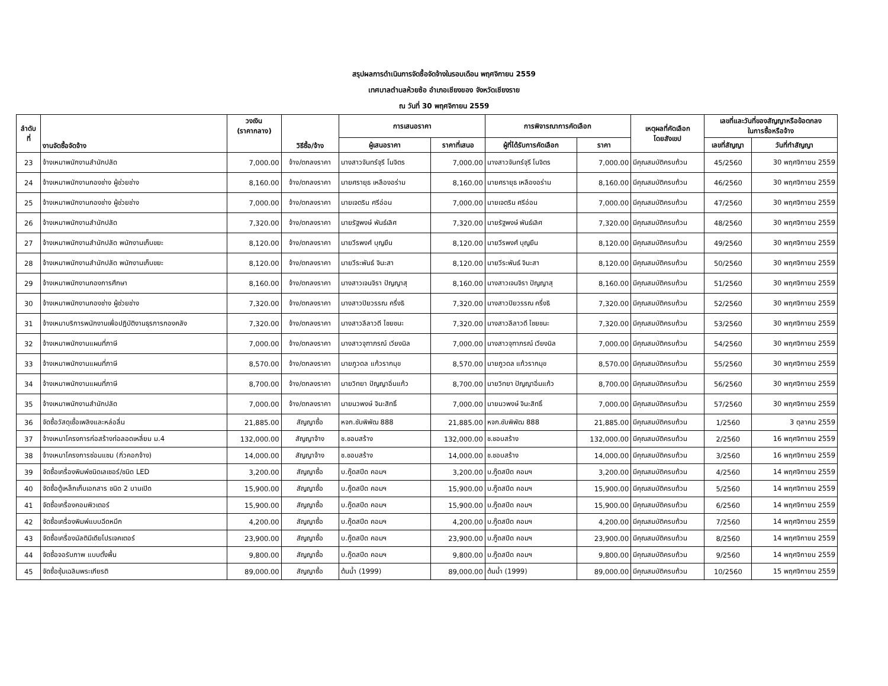สรุปผลการดำเนินการจัดซื้อจัดจ้างในรอบเดือน พฤศจิกายน 2559
เทศบาลตำบลห้วยซ้อ อำเภอเชียงของ จังหวัดเชียงราย
ณ วันที่ 30 พฤศจิกายน 2559
| ลำดับ ที่ | งานจัดซื้อจัดจ้าง | วงเงิน (ราคากลาง) | วิธีซื้อ/จ้าง | การเสนอราคา | | การพิจารณาการคัดเลือก | | เหตุผลที่คัดเลือก โดยสังเขป | เลขที่และวันที่ของสัญญาหรือข้อตกลง ในการซื้อหรือจ้าง | |
| --- | --- | --- | --- | --- | --- | --- | --- | --- | --- | --- |
| | | | | ผู้เสนอราคา | ราคาที่เสนอ | ผู้ที่ได้รับการคัดเลือก | ราคา | | เลขที่สัญญา | วันที่ทำสัญญา |
| 23 | จ้างเหมาพนักงานสำนักปลัด | 7,000.00 | จ้าง/ตกลงราคา | นางสาวจันทร์จุรี โนจิตร | 7,000.00 | นางสาวจันทร์จุรี โนจิตร | 7,000.00 | มีคุณสมบัติครบถ้วน | 45/2560 | 30 พฤศจิกายน 2559 |
| 24 | จ้างเหมาพนักงานกองช่าง ผู้ช่วยช่าง | 8,160.00 | จ้าง/ตกลงราคา | นายศรายุธ เหลืองอร่าม | 8,160.00 | นายศรายุธ เหลืองอร่าม | 8,160.00 | มีคุณสมบัติครบถ้วน | 46/2560 | 30 พฤศจิกายน 2559 |
| 25 | จ้างเหมาพนักงานกองช่าง ผู้ช่วยช่าง | 7,000.00 | จ้าง/ตกลงราคา | นายเจตริน ศรีอ่อน | 7,000.00 | นายเจตริน ศรีอ่อน | 7,000.00 | มีคุณสมบัติครบถ้วน | 47/2560 | 30 พฤศจิกายน 2559 |
| 26 | จ้างเหมาพนักงานสำนักปลัด | 7,320.00 | จ้าง/ตกลงราคา | นายรัฐพงษ์ พันธ์เลิศ | 7,320.00 | นายรัฐพงษ์ พันธ์เลิศ | 7,320.00 | มีคุณสมบัติครบถ้วน | 48/2560 | 30 พฤศจิกายน 2559 |
| 27 | จ้างเหมาพนักงานสำนักปลัด พนักงานเก็บขยะ | 8,120.00 | จ้าง/ตกลงราคา | นายวีรพงศ์ บุญยืน | 8,120.00 | นายวีรพงศ์ บุญยืน | 8,120.00 | มีคุณสมบัติครบถ้วน | 49/2560 | 30 พฤศจิกายน 2559 |
| 28 | จ้างเหมาพนักงานสำนักปลัด พนักงานเก็บขยะ | 8,120.00 | จ้าง/ตกลงราคา | นายวีระพันธ์ จินะสา | 8,120.00 | นายวีระพันธ์ จินะสา | 8,120.00 | มีคุณสมบัติครบถ้วน | 50/2560 | 30 พฤศจิกายน 2559 |
| 29 | จ้างเหมาพนักงานกองการศึกษา | 8,160.00 | จ้าง/ตกลงราคา | นางสาวเจนจิรา ปัญญาสุ | 8,160.00 | นางสาวเจนจิรา ปัญญาสุ | 8,160.00 | มีคุณสมบัติครบถ้วน | 51/2560 | 30 พฤศจิกายน 2559 |
| 30 | จ้างเหมาพนักงานกองช่าง ผู้ช่วยช่าง | 7,320.00 | จ้าง/ตกลงราคา | นางสาวปิยวรรณ ครึ่งธิ | 7,320.00 | นางสาวปิยวรรณ ครึ่งธิ | 7,320.00 | มีคุณสมบัติครบถ้วน | 52/2560 | 30 พฤศจิกายน 2559 |
| 31 | จ้างเหมาบริการพนักงานเพื่อปฏิบัติงานธุรการกองคลัง | 7,320.00 | จ้าง/ตกลงราคา | นางสาวลีลาวดี ไชยชนะ | 7,320.00 | นางสาวลีลาวดี ไชยชนะ | 7,320.00 | มีคุณสมบัติครบถ้วน | 53/2560 | 30 พฤศจิกายน 2559 |
| 32 | จ้างเหมาพนักงานแผนที่ภาษี | 7,000.00 | จ้าง/ตกลงราคา | นางสาวจุฑาภรณ์ เวียงนิล | 7,000.00 | นางสาวจุฑาภรณ์ เวียงนิล | 7,000.00 | มีคุณสมบัติครบถ้วน | 54/2560 | 30 พฤศจิกายน 2559 |
| 33 | จ้างเหมาพนักงานแผนที่ภาษี | 8,570.00 | จ้าง/ตกลงราคา | นายภูวดล แก้วรากมุข | 8,570.00 | นายภูวดล แก้วรากมุข | 8,570.00 | มีคุณสมบัติครบถ้วน | 55/2560 | 30 พฤศจิกายน 2559 |
| 34 | จ้างเหมาพนักงานแผนที่ภาษี | 8,700.00 | จ้าง/ตกลงราคา | นายวิทยา ปัญญาอิ่นแก้ว | 8,700.00 | นายวิทยา ปัญญาอิ่นแก้ว | 8,700.00 | มีคุณสมบัติครบถ้วน | 56/2560 | 30 พฤศจิกายน 2559 |
| 35 | จ้างเหมาพนักงานสำนักปลัด | 7,000.00 | จ้าง/ตกลงราคา | นายนวพงษ์ จินะสิทธิ์ | 7,000.00 | นายนวพงษ์ จินะสิทธิ์ | 7,000.00 | มีคุณสมบัติครบถ้วน | 57/2560 | 30 พฤศจิกายน 2559 |
| 36 | จัดซื้อวัสดุเชื้อเพลิงและหล่อลื่น | 21,885.00 | สัญญาซื้อ | หจก.ชับพิพัฒ 888 | 21,885.00 | หจก.ชับพิพัฒ 888 | 21,885.00 | มีคุณสมบัติครบถ้วน | 1/2560 | 3 ตุลาคม 2559 |
| 37 | จ้างเหมาโครงการก่อสร้างท่อลอดเหลี่ยม ม.4 | 132,000.00 | สัญญาจ้าง | ช.ชอบสร้าง | 132,000.00 | ช.ชอบสร้าง | 132,000.00 | มีคุณสมบัติครบถ้วน | 2/2560 | 16 พฤศจิกายน 2559 |
| 38 | จ้างเหมาโครงการซ่อมแซม (กิ่วคอกจ้าง) | 14,000.00 | สัญญาจ้าง | ช.ชอบสร้าง | 14,000.00 | ช.ชอบสร้าง | 14,000.00 | มีคุณสมบัติครบถ้วน | 3/2560 | 16 พฤศจิกายน 2559 |
| 39 | จัดซื้อเครื่องพิมพ์ชนิดเลเซอร์/ชนิด LED | 3,200.00 | สัญญาซื้อ | บ.กู๊ดสปีด คอมฯ | 3,200.00 | บ.กู๊ดสปีด คอมฯ | 3,200.00 | มีคุณสมบัติครบถ้วน | 4/2560 | 14 พฤศจิกายน 2559 |
| 40 | จัดซื้อตู้เหล็กเก็บเอกสาร ชนิด 2 บานเปิด | 15,900.00 | สัญญาซื้อ | บ.กู๊ดสปีด คอมฯ | 15,900.00 | บ.กู๊ดสปีด คอมฯ | 15,900.00 | มีคุณสมบัติครบถ้วน | 5/2560 | 14 พฤศจิกายน 2559 |
| 41 | จัดซื้อเครื่องคอมพิวเตอร์ | 15,900.00 | สัญญาซื้อ | บ.กู๊ดสปีด คอมฯ | 15,900.00 | บ.กู๊ดสปีด คอมฯ | 15,900.00 | มีคุณสมบัติครบถ้วน | 6/2560 | 14 พฤศจิกายน 2559 |
| 42 | จัดซื้อเครื่องพิมพ์แบบฉีดหมึก | 4,200.00 | สัญญาซื้อ | บ.กู๊ดสปีด คอมฯ | 4,200.00 | บ.กู๊ดสปีด คอมฯ | 4,200.00 | มีคุณสมบัติครบถ้วน | 7/2560 | 14 พฤศจิกายน 2559 |
| 43 | จัดซื้อเครื่องมัลติมีเดียโปรเจคเตอร์ | 23,900.00 | สัญญาซื้อ | บ.กู๊ดสปีด คอมฯ | 23,900.00 | บ.กู๊ดสปีด คอมฯ | 23,900.00 | มีคุณสมบัติครบถ้วน | 8/2560 | 14 พฤศจิกายน 2559 |
| 44 | จัดซื้อจอรับภาพ แบบตั้งพื้น | 9,800.00 | สัญญาซื้อ | บ.กู๊ดสปีด คอมฯ | 9,800.00 | บ.กู๊ดสปีด คอมฯ | 9,800.00 | มีคุณสมบัติครบถ้วน | 9/2560 | 14 พฤศจิกายน 2559 |
| 45 | จัดซื้อซุ้มเฉลิมพระเกียรติ | 89,000.00 | สัญญาซื้อ | ต้นน้ำ (1999) | 89,000.00 | ต้นน้ำ (1999) | 89,000.00 | มีคุณสมบัติครบถ้วน | 10/2560 | 15 พฤศจิกายน 2559 |